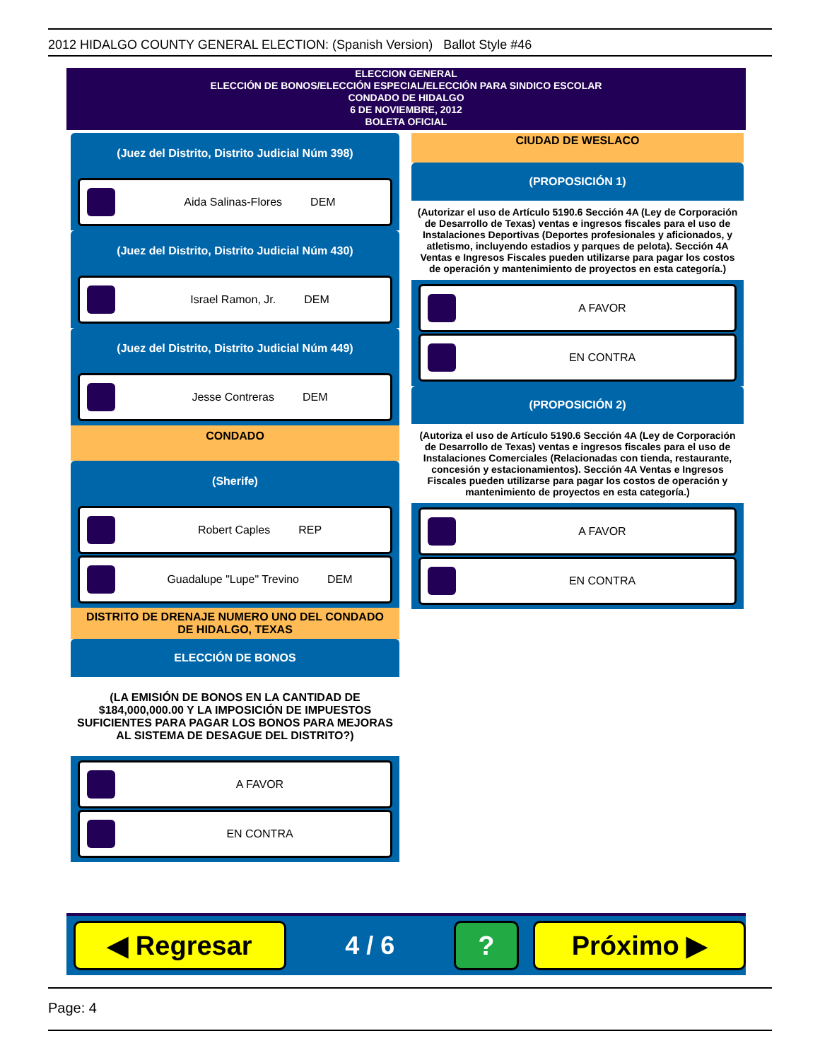2012 HIDALGO COUNTY GENERAL ELECTION: (Spanish Version) Ballot Style #46
ELECCION GENERAL
ELECCIÓN DE BONOS/ELECCIÓN ESPECIAL/ELECCIÓN PARA SINDICO ESCOLAR
CONDADO DE HIDALGO
6 DE NOVIEMBRE, 2012
BOLETA OFICIAL
(Juez del Distrito, Distrito Judicial Núm 398)
Aida Salinas-Flores DEM
(Juez del Distrito, Distrito Judicial Núm 430)
Israel Ramon, Jr. DEM
(Juez del Distrito, Distrito Judicial Núm 449)
Jesse Contreras DEM
CONDADO
(Sherife)
Robert Caples REP
Guadalupe "Lupe" Trevino DEM
DISTRITO DE DRENAJE NUMERO UNO DEL CONDADO
DE HIDALGO, TEXAS
ELECCIÓN DE BONOS
(LA EMISIÓN DE BONOS EN LA CANTIDAD DE $184,000,000.00 Y LA IMPOSICIÓN DE IMPUESTOS SUFICIENTES PARA PAGAR LOS BONOS PARA MEJORAS AL SISTEMA DE DESAGUE DEL DISTRITO?)
A FAVOR
EN CONTRA
CIUDAD DE WESLACO
(PROPOSICIÓN 1)
(Autorizar el uso de Artículo 5190.6 Sección 4A (Ley de Corporación de Desarrollo de Texas) ventas e ingresos fiscales para el uso de Instalaciones Deportivas (Deportes profesionales y aficionados, y atletismo, incluyendo estadios y parques de pelota). Sección 4A Ventas e Ingresos Fiscales pueden utilizarse para pagar los costos de operación y mantenimiento de proyectos en esta categoría.)
A FAVOR
EN CONTRA
(PROPOSICIÓN 2)
(Autoriza el uso de Artículo 5190.6 Sección 4A (Ley de Corporación de Desarrollo de Texas) ventas e ingresos fiscales para el uso de Instalaciones Comerciales (Relacionadas con tienda, restaurante, concesión y estacionamientos). Sección 4A Ventas e Ingresos Fiscales pueden utilizarse para pagar los costos de operación y mantenimiento de proyectos en esta categoría.)
A FAVOR
EN CONTRA
◀ Regresar
4 / 6
? Próximo ▶
Page: 4